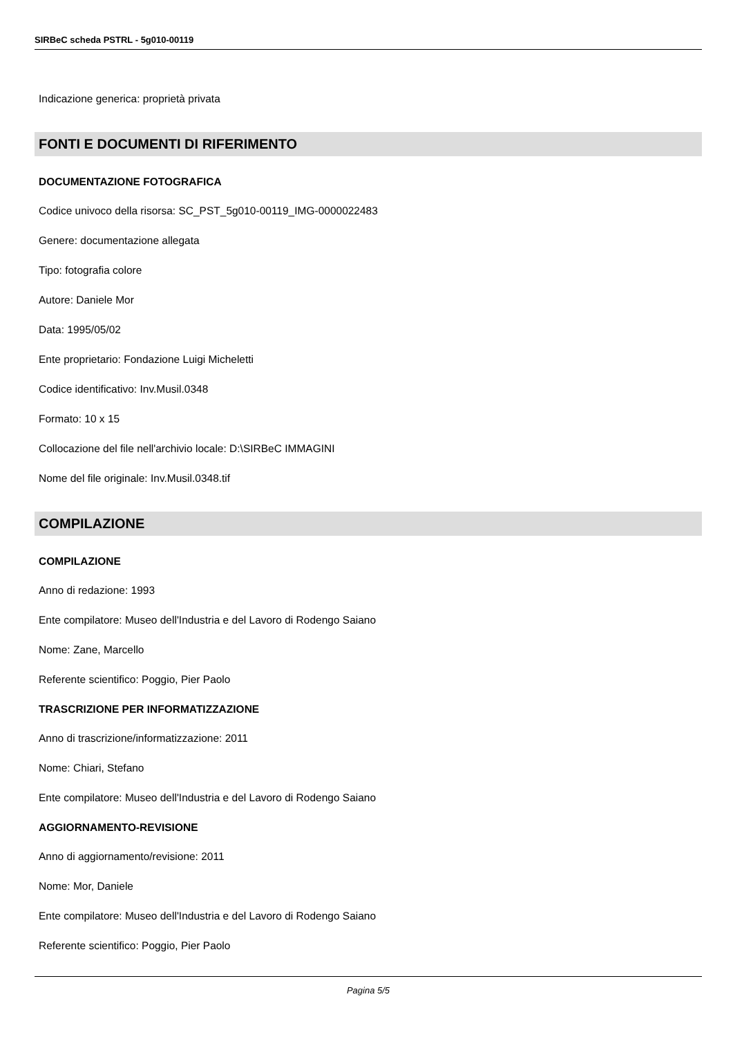SIRBeC scheda PSTRL - 5g010-00119
Indicazione generica: proprietà privata
FONTI E DOCUMENTI DI RIFERIMENTO
DOCUMENTAZIONE FOTOGRAFICA
Codice univoco della risorsa: SC_PST_5g010-00119_IMG-0000022483
Genere: documentazione allegata
Tipo: fotografia colore
Autore: Daniele Mor
Data: 1995/05/02
Ente proprietario: Fondazione Luigi Micheletti
Codice identificativo: Inv.Musil.0348
Formato: 10 x 15
Collocazione del file nell'archivio locale: D:\SIRBeC IMMAGINI
Nome del file originale: Inv.Musil.0348.tif
COMPILAZIONE
COMPILAZIONE
Anno di redazione: 1993
Ente compilatore: Museo dell'Industria e del Lavoro di Rodengo Saiano
Nome: Zane, Marcello
Referente scientifico: Poggio, Pier Paolo
TRASCRIZIONE PER INFORMATIZZAZIONE
Anno di trascrizione/informatizzazione: 2011
Nome: Chiari, Stefano
Ente compilatore: Museo dell'Industria e del Lavoro di Rodengo Saiano
AGGIORNAMENTO-REVISIONE
Anno di aggiornamento/revisione: 2011
Nome: Mor, Daniele
Ente compilatore: Museo dell'Industria e del Lavoro di Rodengo Saiano
Referente scientifico: Poggio, Pier Paolo
Pagina 5/5